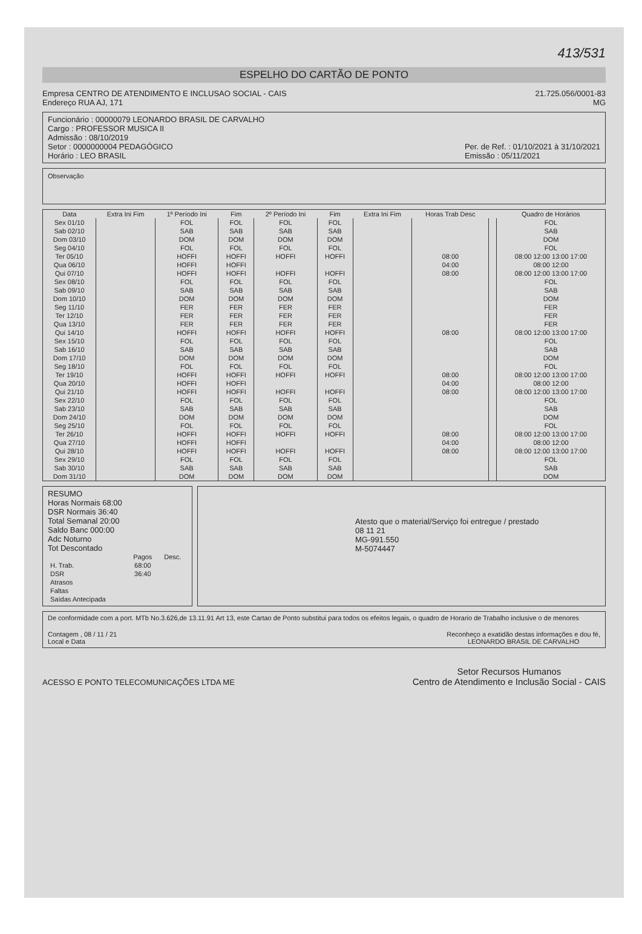413/531
ESPELHO DO CARTÃO DE PONTO
Empresa CENTRO DE ATENDIMENTO E INCLUSAO SOCIAL - CAIS
Endereço RUA AJ, 171
21.725.056/0001-83
MG
Funcionário : 00000079 LEONARDO BRASIL DE CARVALHO
Cargo : PROFESSOR MUSICA II
Admissão : 08/10/2019
Setor : 0000000004 PEDAGÓGICO
Horário : LEO BRASIL
Per. de Ref. : 01/10/2021 à 31/10/2021
Emissão : 05/11/2021
Observação
| Data | Extra Ini Fim | 1º Período Ini | Fim | 2º Período Ini | Fim | Extra Ini Fim | Horas Trab Desc | | Quadro de Horários |
| --- | --- | --- | --- | --- | --- | --- | --- | --- | --- |
| Sex 01/10 | | FOL | FOL | FOL | FOL | | | | FOL |
| Sab 02/10 | | SAB | SAB | SAB | SAB | | | | SAB |
| Dom 03/10 | | DOM | DOM | DOM | DOM | | | | DOM |
| Seg 04/10 | | FOL | FOL | FOL | FOL | | | | FOL |
| Ter 05/10 | | HOFFI | HOFFI | HOFFI | HOFFI | | 08:00 | | 08:00 12:00 13:00 17:00 |
| Qua 06/10 | | HOFFI | HOFFI | | | | 04:00 | | 08:00 12:00 |
| Qui 07/10 | | HOFFI | HOFFI | HOFFI | HOFFI | | 08:00 | | 08:00 12:00 13:00 17:00 |
| Sex 08/10 | | FOL | FOL | FOL | FOL | | | | FOL |
| Sab 09/10 | | SAB | SAB | SAB | SAB | | | | SAB |
| Dom 10/10 | | DOM | DOM | DOM | DOM | | | | DOM |
| Seg 11/10 | | FER | FER | FER | FER | | | | FER |
| Ter 12/10 | | FER | FER | FER | FER | | | | FER |
| Qua 13/10 | | FER | FER | FER | FER | | | | FER |
| Qui 14/10 | | HOFFI | HOFFI | HOFFI | HOFFI | | 08:00 | | 08:00 12:00 13:00 17:00 |
| Sex 15/10 | | FOL | FOL | FOL | FOL | | | | FOL |
| Sab 16/10 | | SAB | SAB | SAB | SAB | | | | SAB |
| Dom 17/10 | | DOM | DOM | DOM | DOM | | | | DOM |
| Seg 18/10 | | FOL | FOL | FOL | FOL | | | | FOL |
| Ter 19/10 | | HOFFI | HOFFI | HOFFI | HOFFI | | 08:00 | | 08:00 12:00 13:00 17:00 |
| Qua 20/10 | | HOFFI | HOFFI | | | | 04:00 | | 08:00 12:00 |
| Qui 21/10 | | HOFFI | HOFFI | HOFFI | HOFFI | | 08:00 | | 08:00 12:00 13:00 17:00 |
| Sex 22/10 | | FOL | FOL | FOL | FOL | | | | FOL |
| Sab 23/10 | | SAB | SAB | SAB | SAB | | | | SAB |
| Dom 24/10 | | DOM | DOM | DOM | DOM | | | | DOM |
| Seg 25/10 | | FOL | FOL | FOL | FOL | | | | FOL |
| Ter 26/10 | | HOFFI | HOFFI | HOFFI | HOFFI | | 08:00 | | 08:00 12:00 13:00 17:00 |
| Qua 27/10 | | HOFFI | HOFFI | | | | 04:00 | | 08:00 12:00 |
| Qui 28/10 | | HOFFI | HOFFI | HOFFI | HOFFI | | 08:00 | | 08:00 12:00 13:00 17:00 |
| Sex 29/10 | | FOL | FOL | FOL | FOL | | | | FOL |
| Sab 30/10 | | SAB | SAB | SAB | SAB | | | | SAB |
| Dom 31/10 | | DOM | DOM | DOM | DOM | | | | DOM |
RESUMO
Horas Normais 68:00
DSR Normais 36:40
Total Semanal 20:00
Saldo Banc 000:00
Adc Noturno
Tot Descontado
| | Pagos | Desc. |
| --- | --- | --- |
| H. Trab. | 68:00 | |
| DSR | 36:40 | |
| Atrasos | | |
| Faltas | | |
| Saídas Antecipada | | |
Atesto que o material/Serviço foi entregue / prestado
08 11 21
MG-991.550
M-5074447
De conformidade com a port. MTb No.3.626,de 13.11.91 Art 13, este Cartao de Ponto substitui para todos os efeitos legais, o quadro de Horario de Trabalho inclusive o de menores
Contagem , 08 / 11 / 21
Local e Data
Reconheço a exatidão destas informações e dou fé,
LEONARDO BRASIL DE CARVALHO
ACESSO E PONTO TELECOMUNICAÇÕES LTDA ME
Setor Recursos Humanos
Centro de Atendimento e Inclusão Social - CAIS